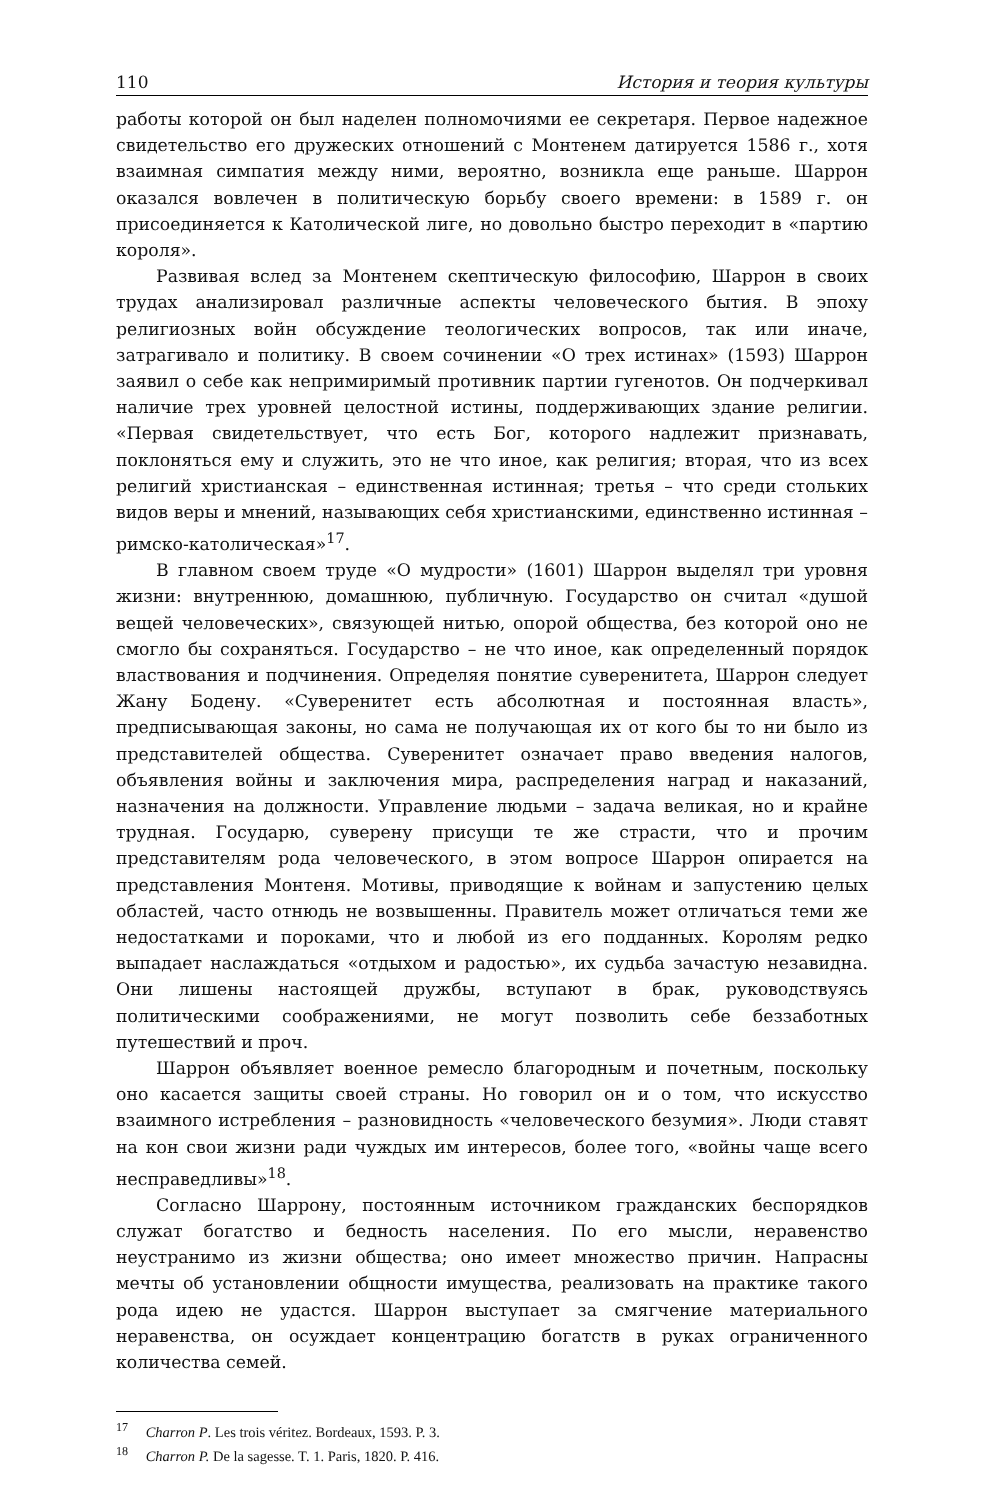110 История и теория культуры
работы которой он был наделен полномочиями ее секретаря. Первое надежное свидетельство его дружеских отношений с Монтенем датируется 1586 г., хотя взаимная симпатия между ними, вероятно, возникла еще раньше. Шаррон оказался вовлечен в политическую борьбу своего времени: в 1589 г. он присоединяется к Католической лиге, но довольно быстро переходит в «партию короля».
Развивая вслед за Монтенем скептическую философию, Шаррон в своих трудах анализировал различные аспекты человеческого бытия. В эпоху религиозных войн обсуждение теологических вопросов, так или иначе, затрагивало и политику. В своем сочинении «О трех истинах» (1593) Шаррон заявил о себе как непримиримый противник партии гугенотов. Он подчеркивал наличие трех уровней целостной истины, поддерживающих здание религии. «Первая свидетельствует, что есть Бог, которого надлежит признавать, поклоняться ему и служить, это не что иное, как религия; вторая, что из всех религий христианская – единственная истинная; третья – что среди стольких видов веры и мнений, называющих себя христианскими, единственно истинная – римско-католическая»<sup>17</sup>.
В главном своем труде «О мудрости» (1601) Шаррон выделял три уровня жизни: внутреннюю, домашнюю, публичную. Государство он считал «душой вещей человеческих», связующей нитью, опорой общества, без которой оно не смогло бы сохраняться. Государство – не что иное, как определенный порядок властвования и подчинения. Определяя понятие суверенитета, Шаррон следует Жану Бодену. «Суверенитет есть абсолютная и постоянная власть», предписывающая законы, но сама не получающая их от кого бы то ни было из представителей общества. Суверенитет означает право введения налогов, объявления войны и заключения мира, распределения наград и наказаний, назначения на должности. Управление людьми – задача великая, но и крайне трудная. Государю, суверену присущи те же страсти, что и прочим представителям рода человеческого, в этом вопросе Шаррон опирается на представления Монтеня. Мотивы, приводящие к войнам и запустению целых областей, часто отнюдь не возвышенны. Правитель может отличаться теми же недостатками и пороками, что и любой из его подданных. Королям редко выпадает наслаждаться «отдыхом и радостью», их судьба зачастую незавидна. Они лишены настоящей дружбы, вступают в брак, руководствуясь политическими соображениями, не могут позволить себе беззаботных путешествий и проч.
Шаррон объявляет военное ремесло благородным и почетным, поскольку оно касается защиты своей страны. Но говорил он и о том, что искусство взаимного истребления – разновидность «человеческого безумия». Люди ставят на кон свои жизни ради чуждых им интересов, более того, «войны чаще всего несправедливы»<sup>18</sup>.
Согласно Шаррону, постоянным источником гражданских беспорядков служат богатство и бедность населения. По его мысли, неравенство неустранимо из жизни общества; оно имеет множество причин. Напрасны мечты об установлении общности имущества, реализовать на практике такого рода идею не удастся. Шаррон выступает за смягчение материального неравенства, он осуждает концентрацию богатств в руках ограниченного количества семей.
<sup>17</sup> Charron P. Les trois véritez. Bordeaux, 1593. P. 3.
<sup>18</sup> Charron P. De la sagesse. T. 1. Paris, 1820. P. 416.